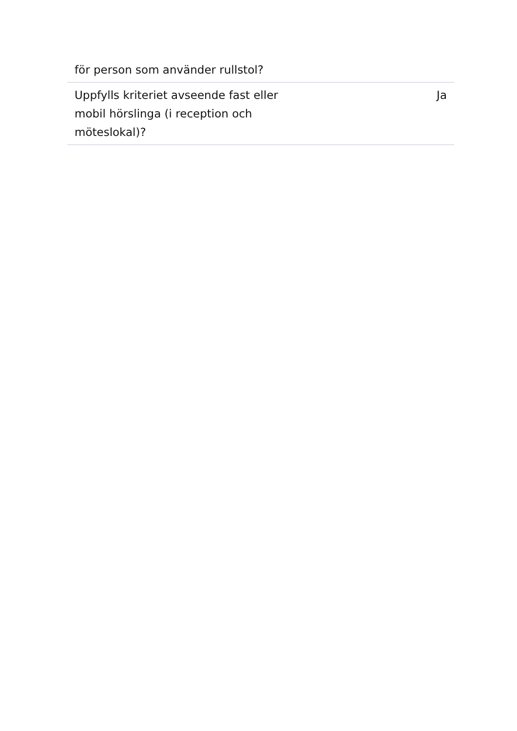| för person som använder rullstol? | |
| Uppfylls kriteriet avseende fast eller mobil hörslinga (i reception och möteslokal)? | Ja |